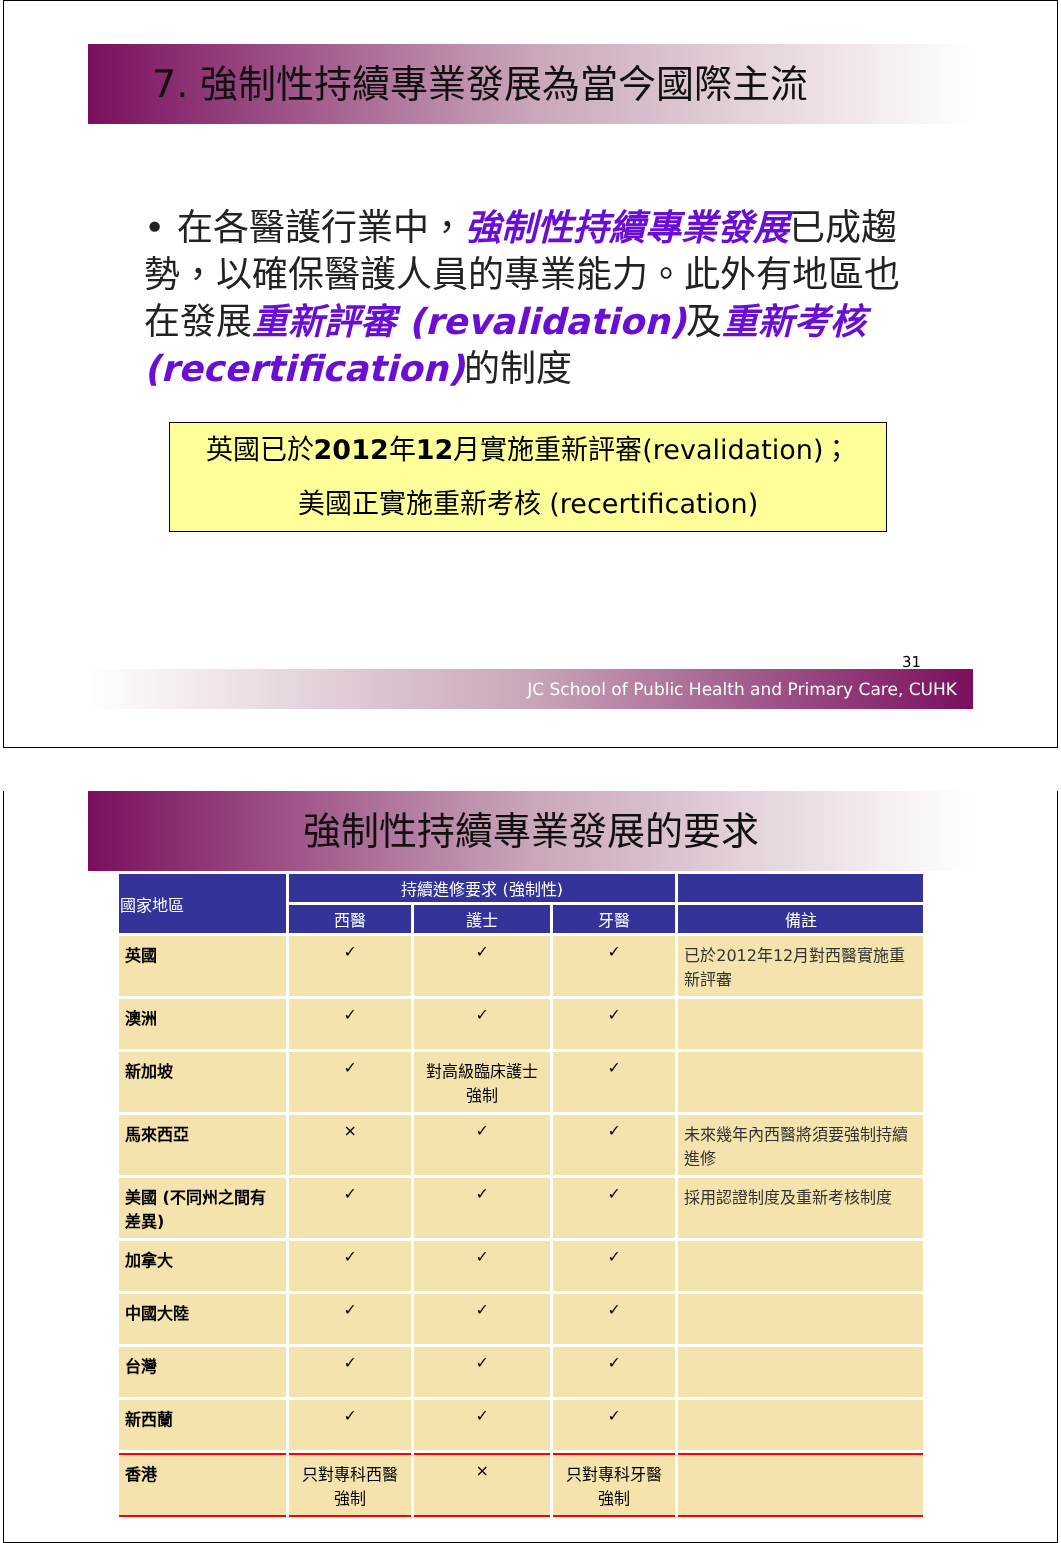7. 強制性持續專業發展為當今國際主流
• 在各醫護行業中，強制性持續專業發展已成趨勢，以確保醫護人員的專業能力。此外有地區也在發展重新評審 (revalidation) 及重新考核 (recertification) 的制度
英國已於2012年12月實施重新評審(revalidation)；
美國正實施重新考核 (recertification)
31
JC School of Public Health and Primary Care, CUHK
強制性持續專業發展的要求
| 國家地區 | 持續進修要求 (強制性) | | | |
| --- | --- | --- | --- | --- |
| | 西醫 | 護士 | 牙醫 | 備註 |
| 英國 | ✓ | ✓ | ✓ | 已於2012年12月對西醫實施重新評審 |
| 澳洲 | ✓ | ✓ | ✓ | |
| 新加坡 | ✓ | 對高級臨床護士強制 | ✓ | |
| 馬來西亞 | × | ✓ | ✓ | 未來幾年內西醫將須要強制持續進修 |
| 美國 (不同州之間有差異) | ✓ | ✓ | ✓ | 採用認證制度及重新考核制度 |
| 加拿大 | ✓ | ✓ | ✓ | |
| 中國大陸 | ✓ | ✓ | ✓ | |
| 台灣 | ✓ | ✓ | ✓ | |
| 新西蘭 | ✓ | ✓ | ✓ | |
| 香港 | 只對專科西醫強制 | × | 只對專科牙醫強制 | |